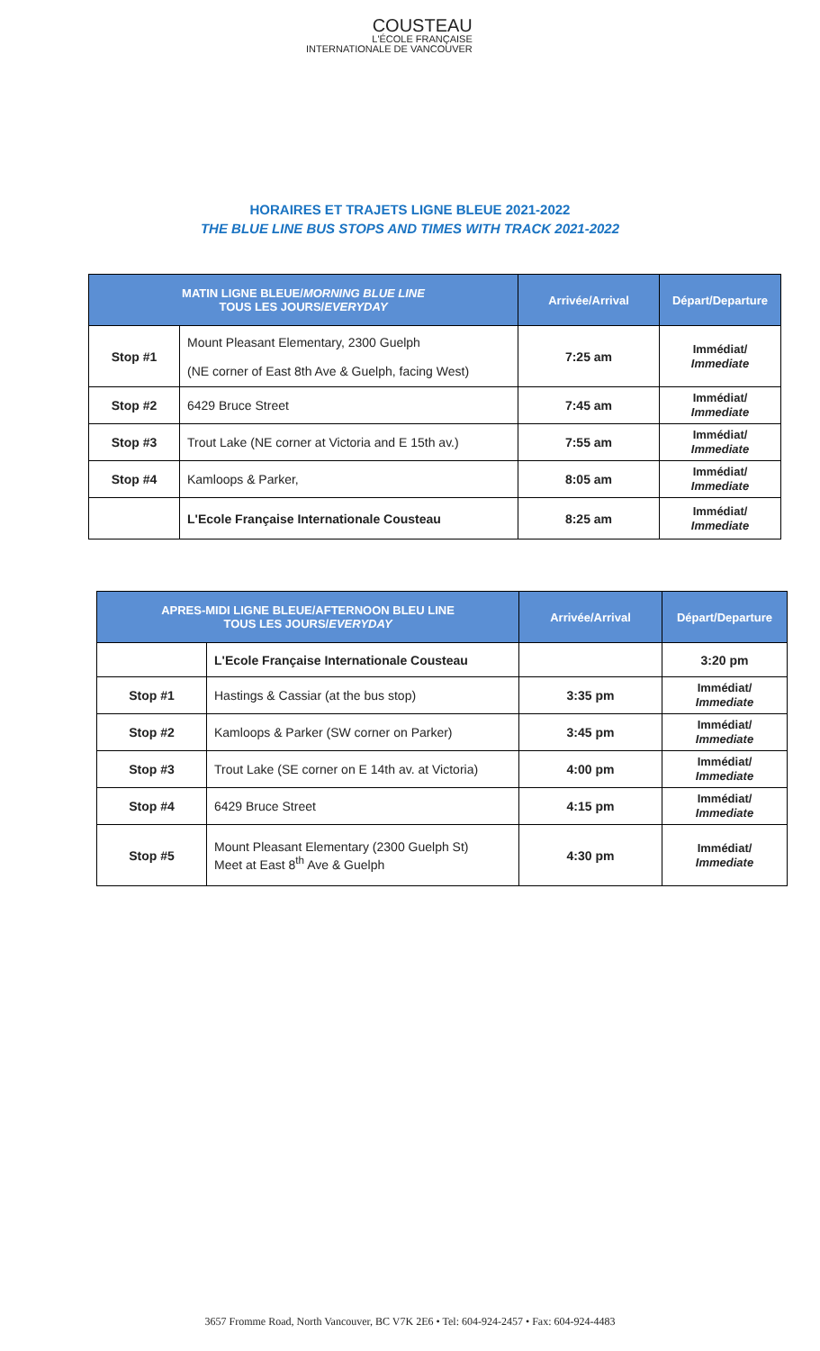COUSTEAU
L'ÉCOLE FRANÇAISE
INTERNATIONALE DE VANCOUVER
HORAIRES ET TRAJETS LIGNE BLEUE 2021-2022
THE BLUE LINE BUS STOPS AND TIMES WITH TRACK 2021-2022
| MATIN LIGNE BLEUE/ MORNING BLUE LINE TOUS LES JOURS/ EVERYDAY | | Arrivée/Arrival | Départ/Departure |
| --- | --- | --- | --- |
| Stop #1 | Mount Pleasant Elementary, 2300 Guelph (NE corner of East 8th Ave & Guelph, facing West) | 7:25 am | Immédiat/ Immediate |
| Stop #2 | 6429 Bruce Street | 7:45 am | Immédiat/ Immediate |
| Stop #3 | Trout Lake (NE corner at Victoria and E 15th av.) | 7:55 am | Immédiat/ Immediate |
| Stop #4 | Kamloops & Parker, | 8:05 am | Immédiat/ Immediate |
| | L'Ecole Française Internationale Cousteau | 8:25 am | Immédiat/ Immediate |
| APRES-MIDI LIGNE BLEUE/AFTERNOON BLEU LINE TOUS LES JOURS/ EVERYDAY | | Arrivée/Arrival | Départ/Departure |
| --- | --- | --- | --- |
| | L'Ecole Française Internationale Cousteau | | 3:20 pm |
| Stop #1 | Hastings & Cassiar (at the bus stop) | 3:35 pm | Immédiat/ Immediate |
| Stop #2 | Kamloops & Parker (SW corner on Parker) | 3:45 pm | Immédiat/ Immediate |
| Stop #3 | Trout Lake (SE corner on E 14th av. at Victoria) | 4:00 pm | Immédiat/ Immediate |
| Stop #4 | 6429 Bruce Street | 4:15 pm | Immédiat/ Immediate |
| Stop #5 | Mount Pleasant Elementary (2300 Guelph St) Meet at East 8<sup>th</sup> Ave & Guelph | 4:30 pm | Immédiat/ Immediate |
3657 Fromme Road, North Vancouver, BC V7K 2E6 • Tel: 604-924-2457 • Fax: 604-924-4483